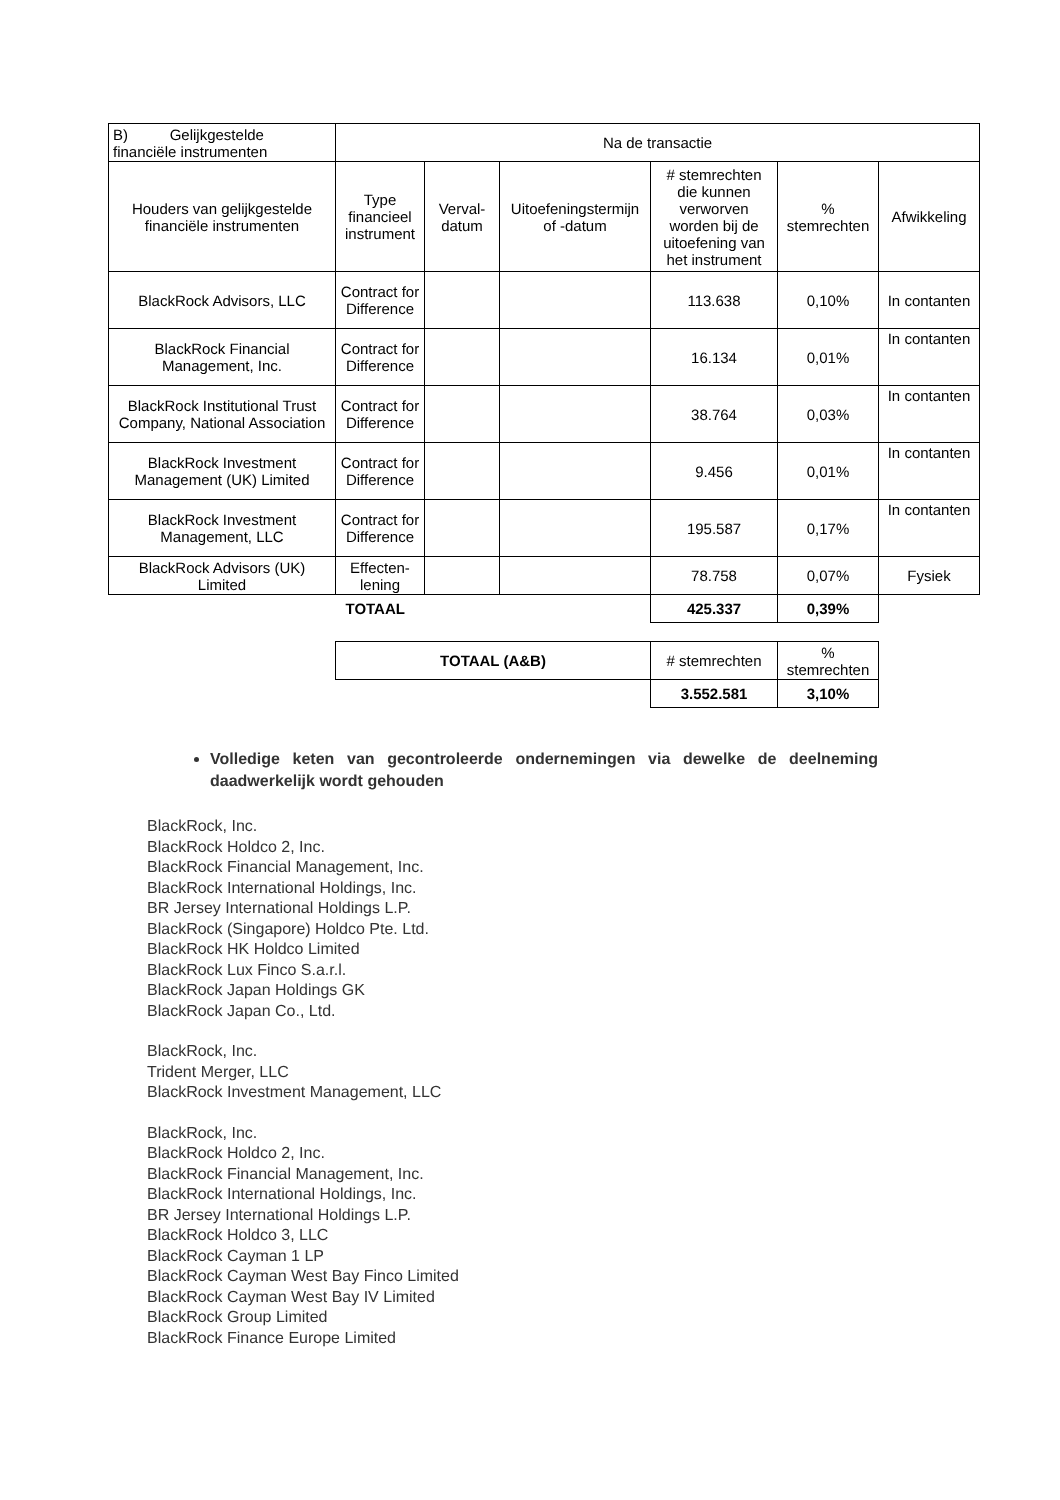| B) Gelijkgestelde financiële instrumenten | Na de transactie | | | | | |
| Houders van gelijkgestelde financiële instrumenten | Type financieel instrument | Verval-datum | Uitoefeningstermijn of -datum | # stemrechten die kunnen verworven worden bij de uitoefening van het instrument | % stemrechten | Afwikkeling |
| BlackRock Advisors, LLC | Contract for Difference | | | 113.638 | 0,10% | In contanten |
| BlackRock Financial Management, Inc. | Contract for Difference | | | 16.134 | 0,01% | In contanten |
| BlackRock Institutional Trust Company, National Association | Contract for Difference | | | 38.764 | 0,03% | In contanten |
| BlackRock Investment Management (UK) Limited | Contract for Difference | | | 9.456 | 0,01% | In contanten |
| BlackRock Investment Management, LLC | Contract for Difference | | | 195.587 | 0,17% | In contanten |
| BlackRock Advisors (UK) Limited | Effecten-lening | | | 78.758 | 0,07% | Fysiek |
| | TOTAAL | | | 425.337 | 0,39% | |
| TOTAAL (A&B) | # stemrechten | % stemrechten |
| | 3.552.581 | 3,10% |
Volledige keten van gecontroleerde ondernemingen via dewelke de deelneming daadwerkelijk wordt gehouden
BlackRock, Inc.
BlackRock Holdco 2, Inc.
BlackRock Financial Management, Inc.
BlackRock International Holdings, Inc.
BR Jersey International Holdings L.P.
BlackRock (Singapore) Holdco Pte. Ltd.
BlackRock HK Holdco Limited
BlackRock Lux Finco S.a.r.l.
BlackRock Japan Holdings GK
BlackRock Japan Co., Ltd.
BlackRock, Inc.
Trident Merger, LLC
BlackRock Investment Management, LLC
BlackRock, Inc.
BlackRock Holdco 2, Inc.
BlackRock Financial Management, Inc.
BlackRock International Holdings, Inc.
BR Jersey International Holdings L.P.
BlackRock Holdco 3, LLC
BlackRock Cayman 1 LP
BlackRock Cayman West Bay Finco Limited
BlackRock Cayman West Bay IV Limited
BlackRock Group Limited
BlackRock Finance Europe Limited